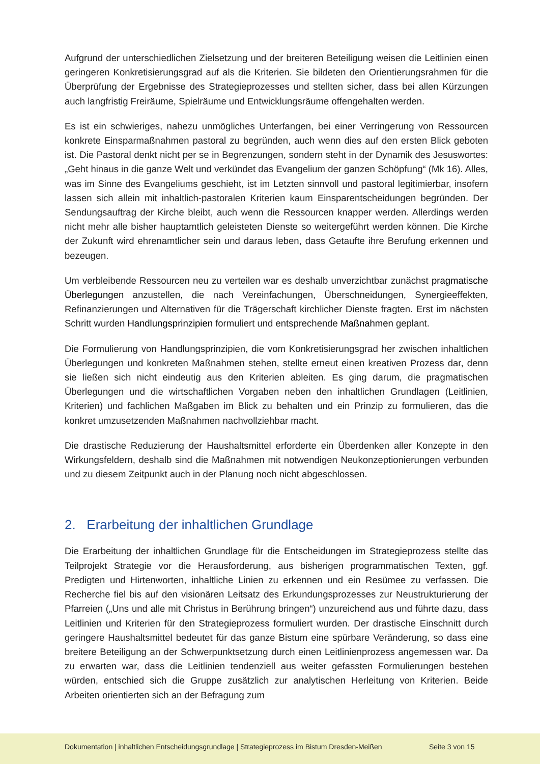Aufgrund der unterschiedlichen Zielsetzung und der breiteren Beteiligung weisen die Leitlinien einen geringeren Konkretisierungsgrad auf als die Kriterien. Sie bildeten den Orientierungsrahmen für die Überprüfung der Ergebnisse des Strategieprozesses und stellten sicher, dass bei allen Kürzungen auch langfristig Freiräume, Spielräume und Entwicklungsräume offengehalten werden.
Es ist ein schwieriges, nahezu unmögliches Unterfangen, bei einer Verringerung von Ressourcen konkrete Einsparmaßnahmen pastoral zu begründen, auch wenn dies auf den ersten Blick geboten ist. Die Pastoral denkt nicht per se in Begrenzungen, sondern steht in der Dynamik des Jesuswortes: „Geht hinaus in die ganze Welt und verkündet das Evangelium der ganzen Schöpfung“ (Mk 16). Alles, was im Sinne des Evangeliums geschieht, ist im Letzten sinnvoll und pastoral legitimierbar, insofern lassen sich allein mit inhaltlich-pastoralen Kriterien kaum Einsparentscheidungen begründen. Der Sendungsauftrag der Kirche bleibt, auch wenn die Ressourcen knapper werden. Allerdings werden nicht mehr alle bisher hauptamtlich geleisteten Dienste so weitergeführt werden können. Die Kirche der Zukunft wird ehrenamtlicher sein und daraus leben, dass Getaufte ihre Berufung erkennen und bezeugen.
Um verbleibende Ressourcen neu zu verteilen war es deshalb unverzichtbar zunächst pragmatische Überlegungen anzustellen, die nach Vereinfachungen, Überschneidungen, Synergieeffekten, Refinanzierungen und Alternativen für die Trägerschaft kirchlicher Dienste fragten. Erst im nächsten Schritt wurden Handlungsprinzipien formuliert und entsprechende Maßnahmen geplant.
Die Formulierung von Handlungsprinzipien, die vom Konkretisierungsgrad her zwischen inhaltlichen Überlegungen und konkreten Maßnahmen stehen, stellte erneut einen kreativen Prozess dar, denn sie ließen sich nicht eindeutig aus den Kriterien ableiten. Es ging darum, die pragmatischen Überlegungen und die wirtschaftlichen Vorgaben neben den inhaltlichen Grundlagen (Leitlinien, Kriterien) und fachlichen Maßgaben im Blick zu behalten und ein Prinzip zu formulieren, das die konkret umzusetzenden Maßnahmen nachvollziehbar macht.
Die drastische Reduzierung der Haushaltsmittel erforderte ein Überdenken aller Konzepte in den Wirkungsfeldern, deshalb sind die Maßnahmen mit notwendigen Neukonzeptionierungen verbunden und zu diesem Zeitpunkt auch in der Planung noch nicht abgeschlossen.
2. Erarbeitung der inhaltlichen Grundlage
Die Erarbeitung der inhaltlichen Grundlage für die Entscheidungen im Strategieprozess stellte das Teilprojekt Strategie vor die Herausforderung, aus bisherigen programmatischen Texten, ggf. Predigten und Hirtenworten, inhaltliche Linien zu erkennen und ein Resümee zu verfassen. Die Recherche fiel bis auf den visionären Leitsatz des Erkundungsprozesses zur Neustrukturierung der Pfarreien („Uns und alle mit Christus in Berührung bringen“) unzureichend aus und führte dazu, dass Leitlinien und Kriterien für den Strategieprozess formuliert wurden. Der drastische Einschnitt durch geringere Haushaltsmittel bedeutet für das ganze Bistum eine spürbare Veränderung, so dass eine breitere Beteiligung an der Schwerpunktsetzung durch einen Leitlinienprozess angemessen war. Da zu erwarten war, dass die Leitlinien tendenziell aus weiter gefassten Formulierungen bestehen würden, entschied sich die Gruppe zusätzlich zur analytischen Herleitung von Kriterien. Beide Arbeiten orientierten sich an der Befragung zum
Dokumentation | inhaltlichen Entscheidungsgrundlage | Strategieprozess im Bistum Dresden-Meißen
Seite 3 von 15